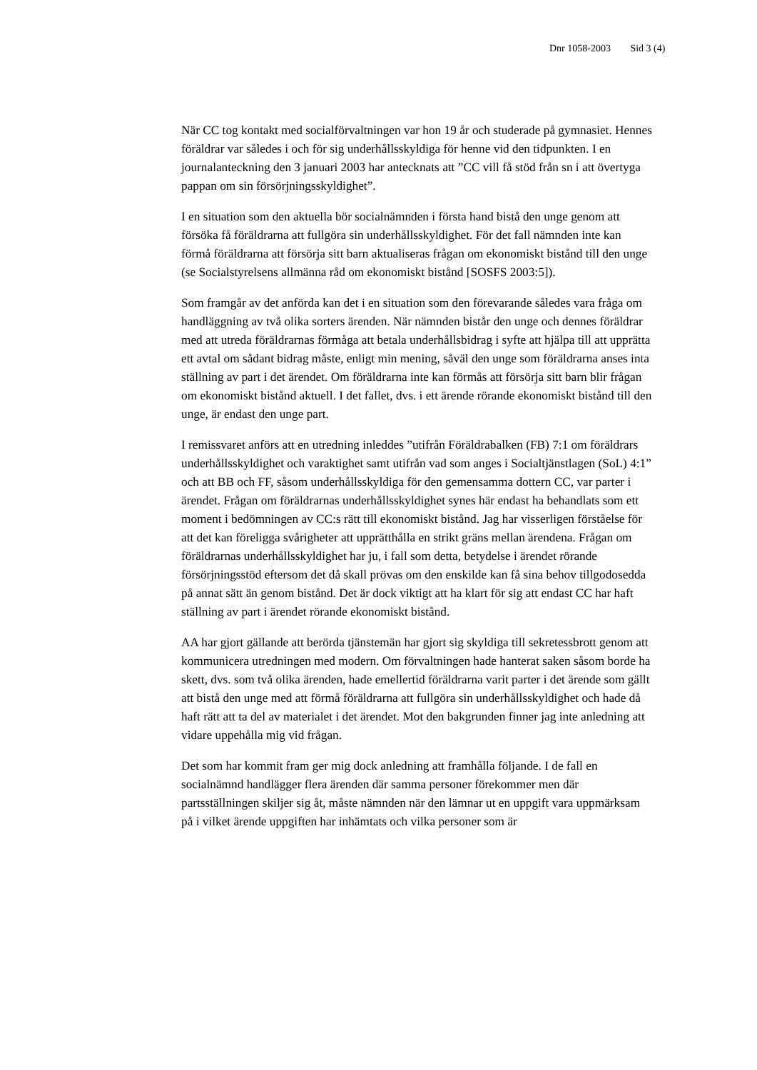Dnr 1058-2003 Sid 3 (4)
När CC tog kontakt med socialförvaltningen var hon 19 år och studerade på gymnasiet. Hennes föräldrar var således i och för sig underhållsskyldiga för henne vid den tidpunkten. I en journalanteckning den 3 januari 2003 har antecknats att ”CC vill få stöd från sn i att övertyga pappan om sin försörjningsskyldighet”.
I en situation som den aktuella bör socialnämnden i första hand bistå den unge genom att försöka få föräldrarna att fullgöra sin underhållsskyldighet. För det fall nämnden inte kan förmå föräldrarna att försörja sitt barn aktualiseras frågan om ekonomiskt bistånd till den unge (se Socialstyrelsens allmänna råd om ekonomiskt bistånd [SOSFS 2003:5]).
Som framgår av det anförda kan det i en situation som den förevarande således vara fråga om handläggning av två olika sorters ärenden. När nämnden bistår den unge och dennes föräldrar med att utreda föräldrarnas förmåga att betala underhållsbidrag i syfte att hjälpa till att upprätta ett avtal om sådant bidrag måste, enligt min mening, såväl den unge som föräldrarna anses inta ställning av part i det ärendet. Om föräldrarna inte kan förmås att försörja sitt barn blir frågan om ekonomiskt bistånd aktuell. I det fallet, dvs. i ett ärende rörande ekonomiskt bistånd till den unge, är endast den unge part.
I remissvaret anförs att en utredning inleddes ”utifrån Föräldrabalken (FB) 7:1 om föräldrars underhållsskyldighet och varaktighet samt utifrån vad som anges i Socialtjänstlagen (SoL) 4:1” och att BB och FF, såsom underhållsskyldiga för den gemensamma dottern CC, var parter i ärendet. Frågan om föräldrarnas underhållsskyldighet synes här endast ha behandlats som ett moment i bedömningen av CC:s rätt till ekonomiskt bistånd. Jag har visserligen förståelse för att det kan föreligga svårigheter att upprätthålla en strikt gräns mellan ärendena. Frågan om föräldrarnas underhållsskyldighet har ju, i fall som detta, betydelse i ärendet rörande försörjningsstöd eftersom det då skall prövas om den enskilde kan få sina behov tillgodosedda på annat sätt än genom bistånd. Det är dock viktigt att ha klart för sig att endast CC har haft ställning av part i ärendet rörande ekonomiskt bistånd.
AA har gjort gällande att berörda tjänstemän har gjort sig skyldiga till sekretessbrott genom att kommunicera utredningen med modern. Om förvaltningen hade hanterat saken såsom borde ha skett, dvs. som två olika ärenden, hade emellertid föräldrarna varit parter i det ärende som gällt att bistå den unge med att förmå föräldrarna att fullgöra sin underhållsskyldighet och hade då haft rätt att ta del av materialet i det ärendet. Mot den bakgrunden finner jag inte anledning att vidare uppehålla mig vid frågan.
Det som har kommit fram ger mig dock anledning att framhålla följande. I de fall en socialnämnd handlägger flera ärenden där samma personer förekommer men där partsställningen skiljer sig åt, måste nämnden när den lämnar ut en uppgift vara uppmärksam på i vilket ärende uppgiften har inhämtats och vilka personer som är